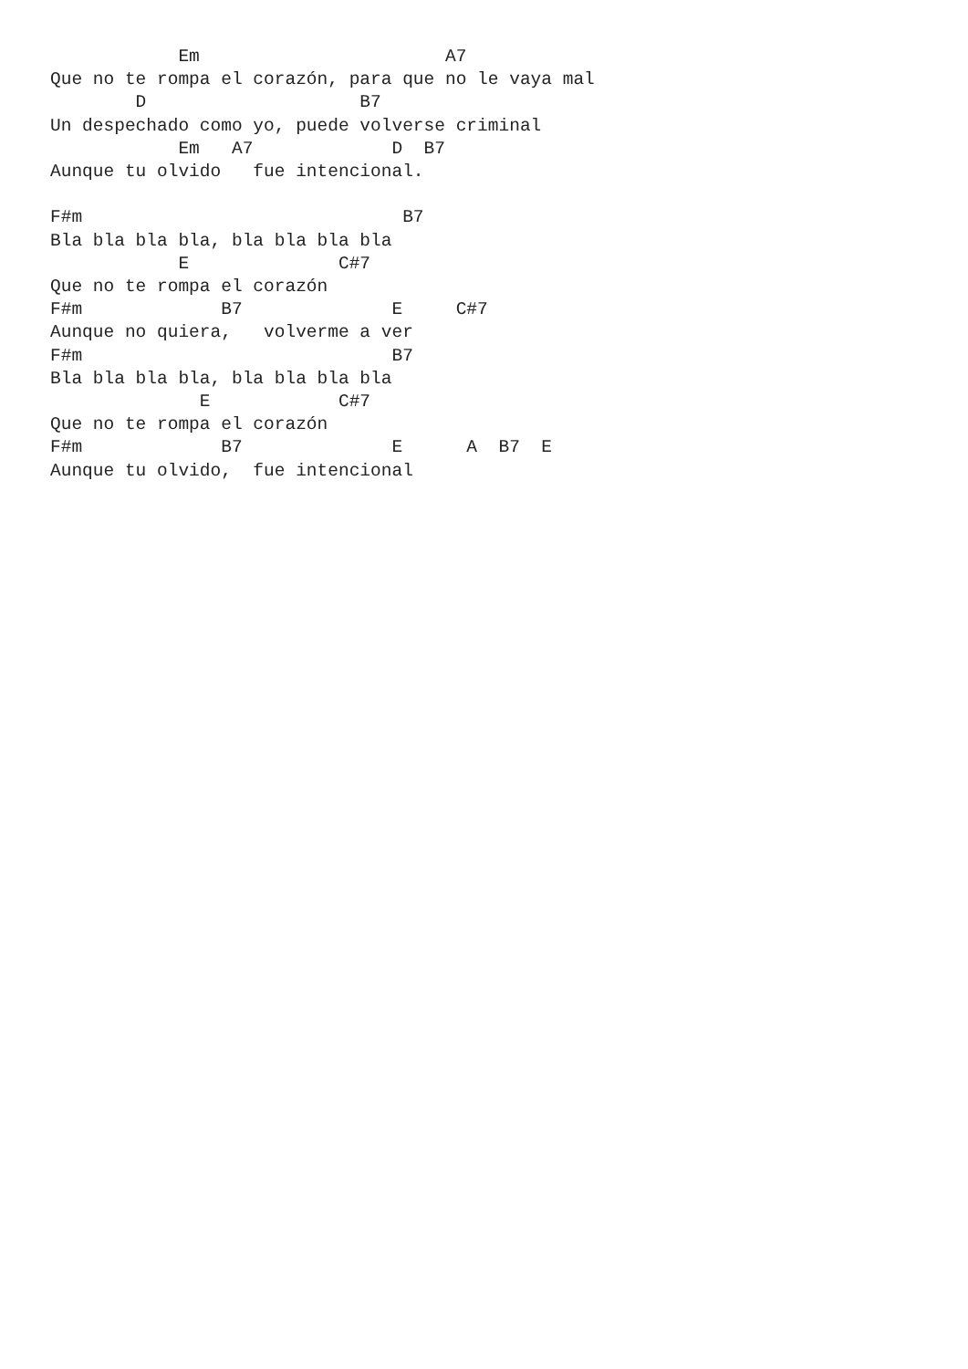Em                       A7
Que no te rompa el corazón, para que no le vaya mal
        D                    B7
Un despechado como yo, puede volverse criminal
            Em   A7             D  B7
Aunque tu olvido   fue intencional.

F#m                              B7
Bla bla bla bla, bla bla bla bla
            E              C#7
Que no te rompa el corazón
F#m             B7              E     C#7
Aunque no quiera,   volverme a ver
F#m                             B7
Bla bla bla bla, bla bla bla bla
              E            C#7
Que no te rompa el corazón
F#m             B7              E      A  B7  E
Aunque tu olvido,  fue intencional